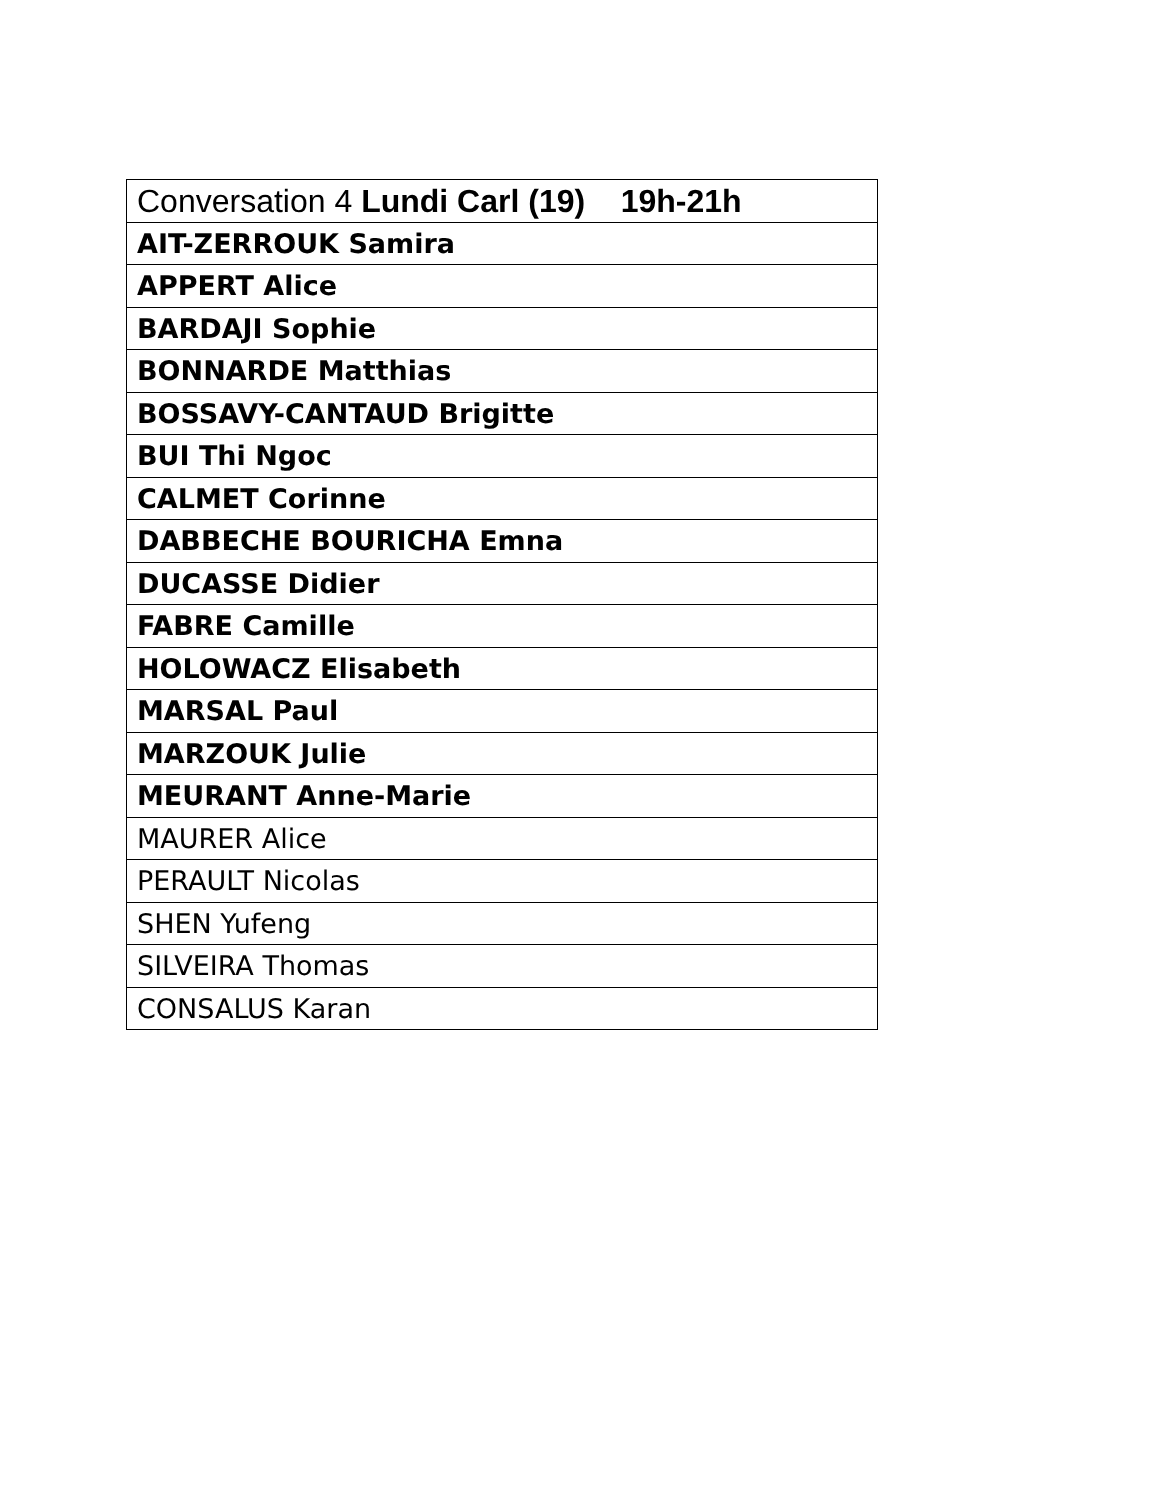| Conversation 4 Lundi Carl (19) 19h-21h |
| AIT-ZERROUK Samira |
| APPERT Alice |
| BARDAJI Sophie |
| BONNARDE Matthias |
| BOSSAVY-CANTAUD Brigitte |
| BUI Thi Ngoc |
| CALMET Corinne |
| DABBECHE BOURICHA Emna |
| DUCASSE Didier |
| FABRE Camille |
| HOLOWACZ Elisabeth |
| MARSAL Paul |
| MARZOUK Julie |
| MEURANT Anne-Marie |
| MAURER Alice |
| PERAULT Nicolas |
| SHEN Yufeng |
| SILVEIRA Thomas |
| CONSALUS Karan |